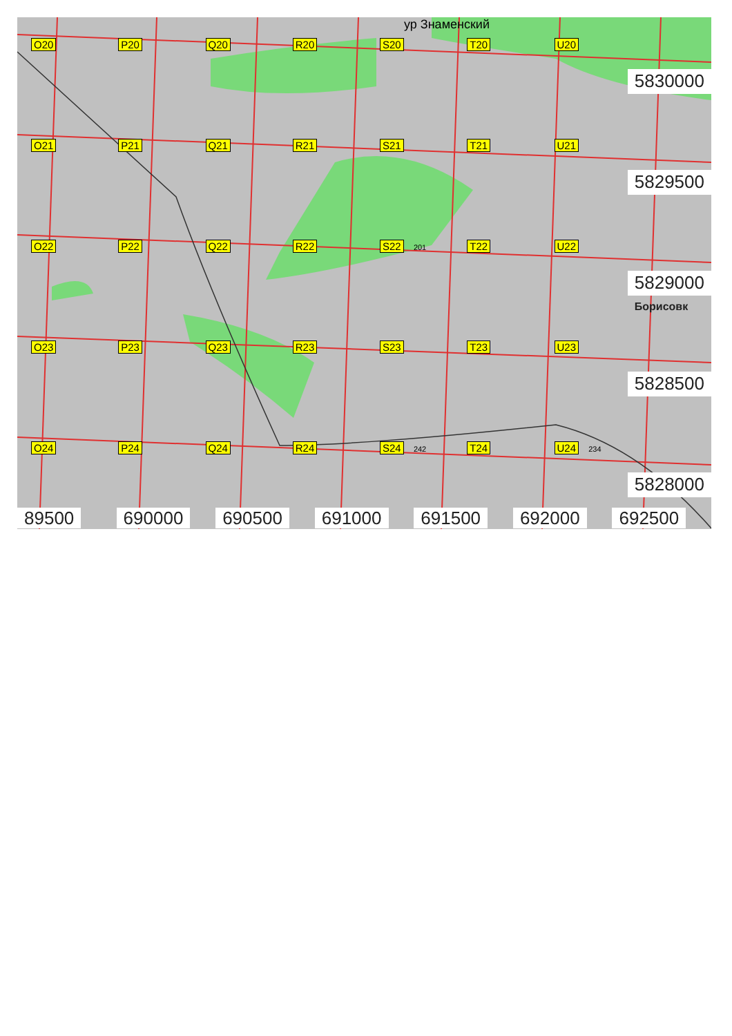ур Знаменский
O20 P20 Q20 R20 S20 T20 U20
5830000
O21 P21 Q21 R21 S21 T21 U21
5829500
O22 P22 Q22 R22 S22 201
T22 U22
5829000
Борисовк
O23 P23 Q23 R23 S23 T23 U23
5828500
O24 P24 Q24 R24 S24 242
T24 U24 234
5828000
89500 690000 690500 691000 691500 692000 692500